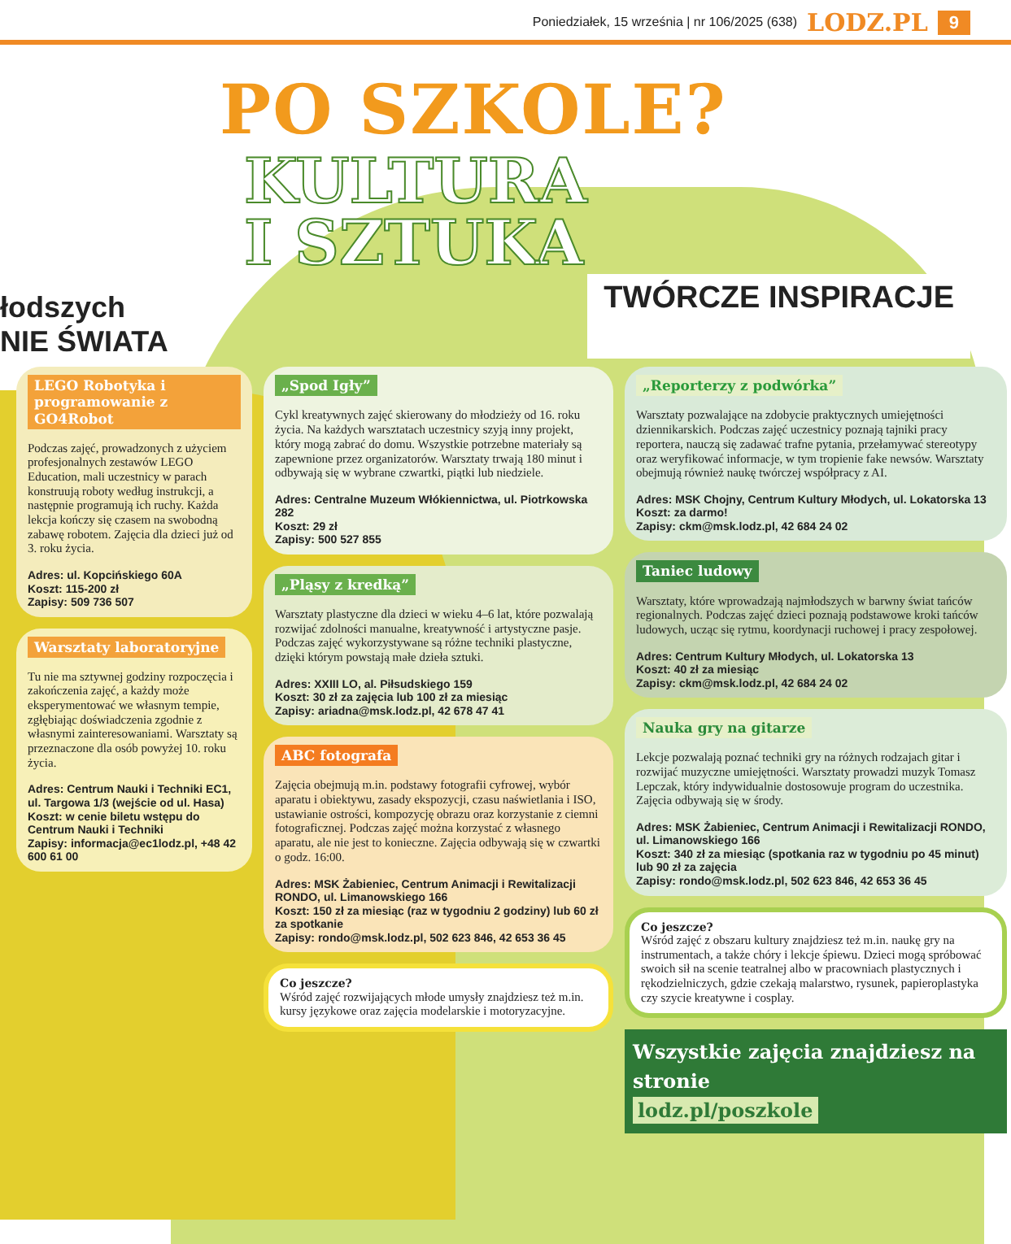Poniedziałek, 15 września | nr 106/2025 (638) LODZ.PL 9
PO SZKOLE?
KULTURA
I SZTUKA
łodszych
NIE ŚWIATA
TWÓRCZE INSPIRACJE
LEGO Robotyka i programowanie z GO4Robot
Podczas zajęć, prowadzonych z użyciem profesjonalnych zestawów LEGO Education, mali uczestnicy w parach konstruują roboty według instrukcji, a następnie programują ich ruchy. Każda lekcja kończy się czasem na swobodną zabawę robotem. Zajęcia dla dzieci już od 3. roku życia.
Adres: ul. Kopcińskiego 60A
Koszt: 115-200 zł
Zapisy: 509 736 507
Warsztaty laboratoryjne
Tu nie ma sztywnej godziny rozpoczęcia i zakończenia zajęć, a każdy może eksperymentować we własnym tempie, zgłębiając doświadczenia zgodnie z własnymi zainteresowaniami. Warsztaty są przeznaczone dla osób powyżej 10. roku życia.
Adres: Centrum Nauki i Techniki EC1, ul. Targowa 1/3 (wejście od ul. Hasa)
Koszt: w cenie biletu wstępu do Centrum Nauki i Techniki
Zapisy: informacja@ec1lodz.pl, +48 42 600 61 00
„Spod Igły”
Cykl kreatywnych zajęć skierowany do młodzieży od 16. roku życia. Na każdych warsztatach uczestnicy szyją inny projekt, który mogą zabrać do domu. Wszystkie potrzebne materiały są zapewnione przez organizatorów. Warsztaty trwają 180 minut i odbywają się w wybrane czwartki, piątki lub niedziele.
Adres: Centralne Muzeum Włókiennictwa, ul. Piotrkowska 282
Koszt: 29 zł
Zapisy: 500 527 855
„Pląsy z kredką”
Warsztaty plastyczne dla dzieci w wieku 4–6 lat, które pozwalają rozwijać zdolności manualne, kreatywność i artystyczne pasje. Podczas zajęć wykorzystywane są różne techniki plastyczne, dzięki którym powstają małe dzieła sztuki.
Adres: XXIII LO, al. Piłsudskiego 159
Koszt: 30 zł za zajęcia lub 100 zł za miesiąc
Zapisy: ariadna@msk.lodz.pl, 42 678 47 41
ABC fotografa
Zajęcia obejmują m.in. podstawy fotografii cyfrowej, wybór aparatu i obiektywu, zasady ekspozycji, czasu naświetlania i ISO, ustawianie ostrości, kompozycję obrazu oraz korzystanie z ciemni fotograficznej. Podczas zajęć można korzystać z własnego aparatu, ale nie jest to konieczne. Zajęcia odbywają się w czwartki o godz. 16:00.
Adres: MSK Żabieniec, Centrum Animacji i Rewitalizacji RONDO, ul. Limanowskiego 166
Koszt: 150 zł za miesiąc (raz w tygodniu 2 godziny) lub 60 zł za spotkanie
Zapisy: rondo@msk.lodz.pl, 502 623 846, 42 653 36 45
Co jeszcze?
Wśród zajęć rozwijających młode umysły znajdziesz też m.in. kursy językowe oraz zajęcia modelarskie i motoryzacyjne.
„Reporterzy z podwórka”
Warsztaty pozwalające na zdobycie praktycznych umiejętności dziennikarskich. Podczas zajęć uczestnicy poznają tajniki pracy reportera, nauczą się zadawać trafne pytania, przełamywać stereotypy oraz weryfikować informacje, w tym tropienie fake newsów. Warsztaty obejmują również naukę twórczej współpracy z AI.
Adres: MSK Chojny, Centrum Kultury Młodych, ul. Lokatorska 13
Koszt: za darmo!
Zapisy: ckm@msk.lodz.pl, 42 684 24 02
Taniec ludowy
Warsztaty, które wprowadzają najmłodszych w barwny świat tańców regionalnych. Podczas zajęć dzieci poznają podstawowe kroki tańców ludowych, ucząc się rytmu, koordynacji ruchowej i pracy zespołowej.
Adres: Centrum Kultury Młodych, ul. Lokatorska 13
Koszt: 40 zł za miesiąc
Zapisy: ckm@msk.lodz.pl, 42 684 24 02
Nauka gry na gitarze
Lekcje pozwalają poznać techniki gry na różnych rodzajach gitar i rozwijać muzyczne umiejętności. Warsztaty prowadzi muzyk Tomasz Lepczak, który indywidualnie dostosowuje program do uczestnika. Zajęcia odbywają się w środy.
Adres: MSK Żabieniec, Centrum Animacji i Rewitalizacji RONDO, ul. Limanowskiego 166
Koszt: 340 zł za miesiąc (spotkania raz w tygodniu po 45 minut) lub 90 zł za zajęcia
Zapisy: rondo@msk.lodz.pl, 502 623 846, 42 653 36 45
Co jeszcze?
Wśród zajęć z obszaru kultury znajdziesz też m.in. naukę gry na instrumentach, a także chóry i lekcje śpiewu. Dzieci mogą spróbować swoich sił na scenie teatralnej albo w pracowniach plastycznych i rękodzielniczych, gdzie czekają malarstwo, rysunek, papieroplastyka czy szycie kreatywne i cosplay.
Wszystkie zajęcia znajdziesz na stronie
lodz.pl/poszkole